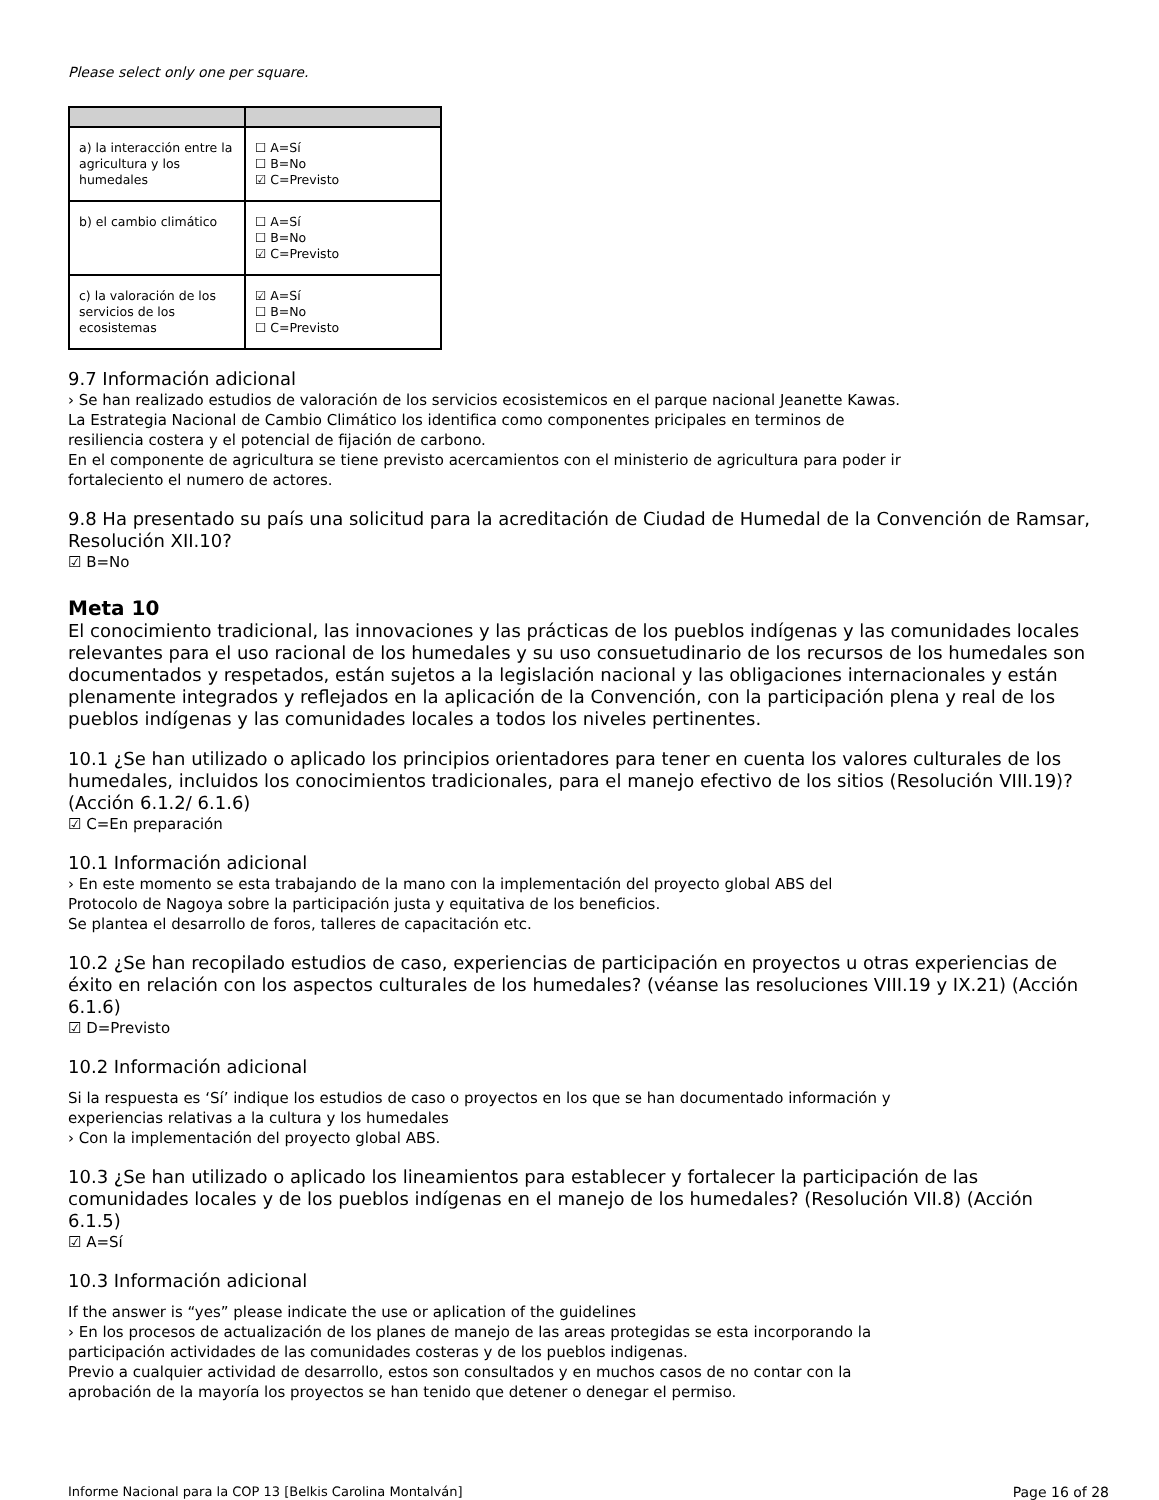Please select only one per square.
| a) la interacción entre la agricultura y los humedales | ☐ A=Sí ☐ B=No ☑ C=Previsto |
| b) el cambio climático | ☐ A=Sí ☐ B=No ☑ C=Previsto |
| c) la valoración de los servicios de los ecosistemas | ☑ A=Sí ☐ B=No ☐ C=Previsto |
9.7 Información adicional
› Se han realizado estudios de valoración de los servicios ecosistemicos en el parque nacional Jeanette Kawas.
La Estrategia Nacional de Cambio Climático los identifica como componentes pricipales en terminos de
resiliencia costera y el potencial de fijación de carbono.
En el componente de agricultura se tiene previsto acercamientos con el ministerio de agricultura para poder ir
fortaleciento el numero de actores.
9.8 Ha presentado su país una solicitud para la acreditación de Ciudad de Humedal de la Convención de Ramsar, Resolución XII.10?
☑ B=No
Meta 10
El conocimiento tradicional, las innovaciones y las prácticas de los pueblos indígenas y las comunidades locales relevantes para el uso racional de los humedales y su uso consuetudinario de los recursos de los humedales son documentados y respetados, están sujetos a la legislación nacional y las obligaciones internacionales y están plenamente integrados y reflejados en la aplicación de la Convención, con la participación plena y real de los pueblos indígenas y las comunidades locales a todos los niveles pertinentes.
10.1 ¿Se han utilizado o aplicado los principios orientadores para tener en cuenta los valores culturales de los humedales, incluidos los conocimientos tradicionales, para el manejo efectivo de los sitios (Resolución VIII.19)? (Acción 6.1.2/ 6.1.6)
☑ C=En preparación
10.1 Información adicional
› En este momento se esta trabajando de la mano con la implementación del proyecto global ABS del
Protocolo de Nagoya sobre la participación justa y equitativa de los beneficios.
Se plantea el desarrollo de foros, talleres de capacitación etc.
10.2 ¿Se han recopilado estudios de caso, experiencias de participación en proyectos u otras experiencias de éxito en relación con los aspectos culturales de los humedales? (véanse las resoluciones VIII.19 y IX.21) (Acción 6.1.6)
☑ D=Previsto
10.2 Información adicional
Si la respuesta es ‘Sí’ indique los estudios de caso o proyectos en los que se han documentado información y
experiencias relativas a la cultura y los humedales
› Con la implementación del proyecto global ABS.
10.3 ¿Se han utilizado o aplicado los lineamientos para establecer y fortalecer la participación de las comunidades locales y de los pueblos indígenas en el manejo de los humedales? (Resolución VII.8) (Acción 6.1.5)
☑ A=Sí
10.3 Información adicional
If the answer is “yes” please indicate the use or aplication of the guidelines
› En los procesos de actualización de los planes de manejo de las areas protegidas se esta incorporando la
participación actividades de las comunidades costeras y de los pueblos indigenas.
Previo a cualquier actividad de desarrollo, estos son consultados y en muchos casos de no contar con la
aprobación de la mayoría los proyectos se han tenido que detener o denegar el permiso.
Informe Nacional para la COP 13 [Belkis Carolina Montalván] Page 16 of 28